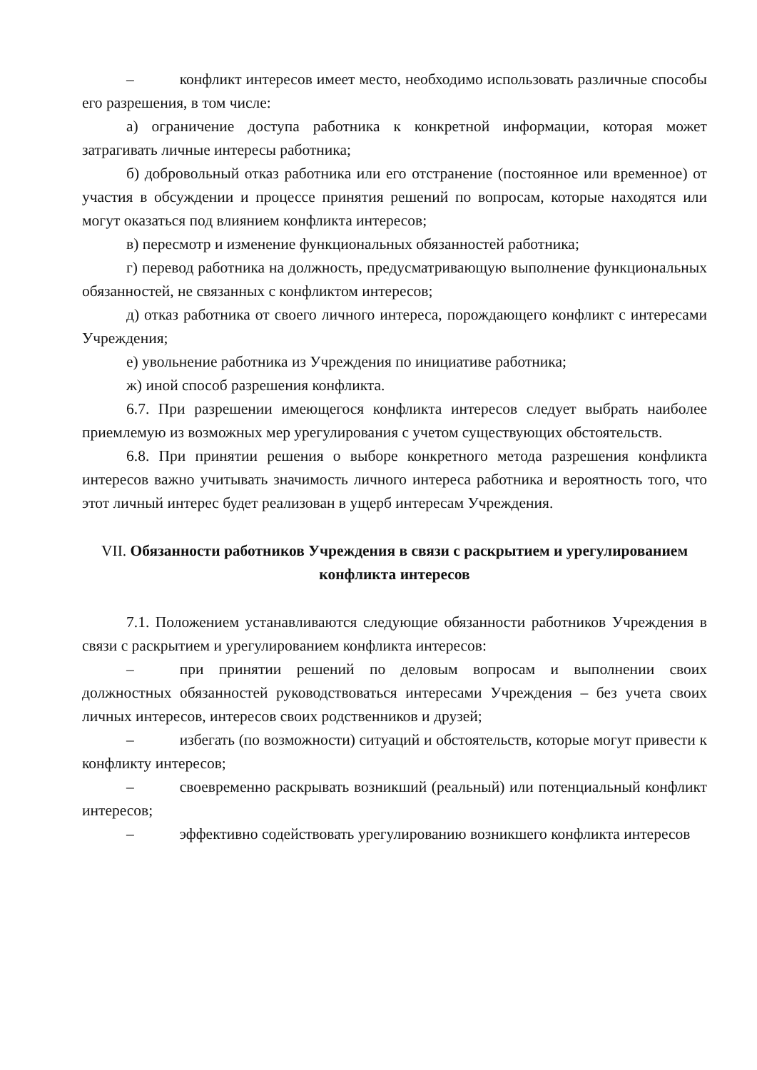– конфликт интересов имеет место, необходимо использовать различные способы его разрешения, в том числе:
а) ограничение доступа работника к конкретной информации, которая может затрагивать личные интересы работника;
б) добровольный отказ работника или его отстранение (постоянное или временное) от участия в обсуждении и процессе принятия решений по вопросам, которые находятся или могут оказаться под влиянием конфликта интересов;
в) пересмотр и изменение функциональных обязанностей работника;
г) перевод работника на должность, предусматривающую выполнение функциональных обязанностей, не связанных с конфликтом интересов;
д) отказ работника от своего личного интереса, порождающего конфликт с интересами Учреждения;
е) увольнение работника из Учреждения по инициативе работника;
ж) иной способ разрешения конфликта.
6.7. При разрешении имеющегося конфликта интересов следует выбрать наиболее приемлемую из возможных мер урегулирования с учетом существующих обстоятельств.
6.8. При принятии решения о выборе конкретного метода разрешения конфликта интересов важно учитывать значимость личного интереса работника и вероятность того, что этот личный интерес будет реализован в ущерб интересам Учреждения.
VII. Обязанности работников Учреждения в связи с раскрытием и урегулированием конфликта интересов
7.1. Положением устанавливаются следующие обязанности работников Учреждения в связи с раскрытием и урегулированием конфликта интересов:
– при принятии решений по деловым вопросам и выполнении своих должностных обязанностей руководствоваться интересами Учреждения – без учета своих личных интересов, интересов своих родственников и друзей;
– избегать (по возможности) ситуаций и обстоятельств, которые могут привести к конфликту интересов;
– своевременно раскрывать возникший (реальный) или потенциальный конфликт интересов;
– эффективно содействовать урегулированию возникшего конфликта интересов